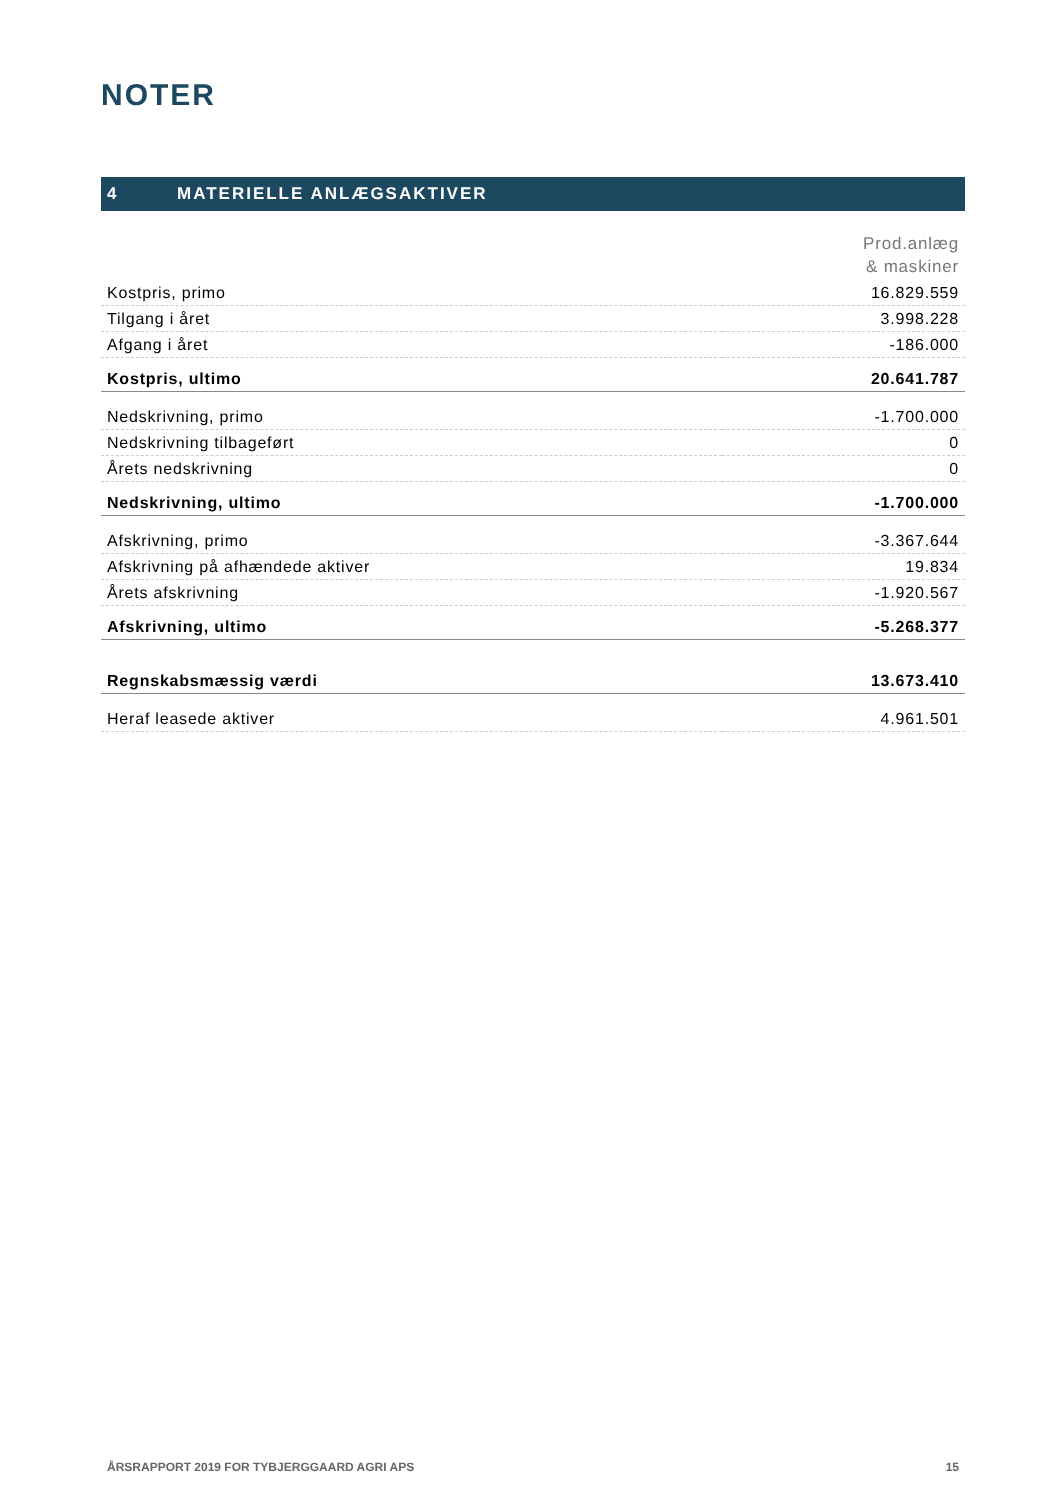NOTER
4 MATERIELLE ANLÆGSAKTIVER
| | Prod.anlæg & maskiner |
| Kostpris, primo | 16.829.559 |
| Tilgang i året | 3.998.228 |
| Afgang i året | -186.000 |
| Kostpris, ultimo | 20.641.787 |
| Nedskrivning, primo | -1.700.000 |
| Nedskrivning tilbageført | 0 |
| Årets nedskrivning | 0 |
| Nedskrivning, ultimo | -1.700.000 |
| Afskrivning, primo | -3.367.644 |
| Afskrivning på afhændede aktiver | 19.834 |
| Årets afskrivning | -1.920.567 |
| Afskrivning, ultimo | -5.268.377 |
| Regnskabsmæssig værdi | 13.673.410 |
| Heraf leasede aktiver | 4.961.501 |
ÅRSRAPPORT 2019 FOR TYBJERGGAARD AGRI APS 15